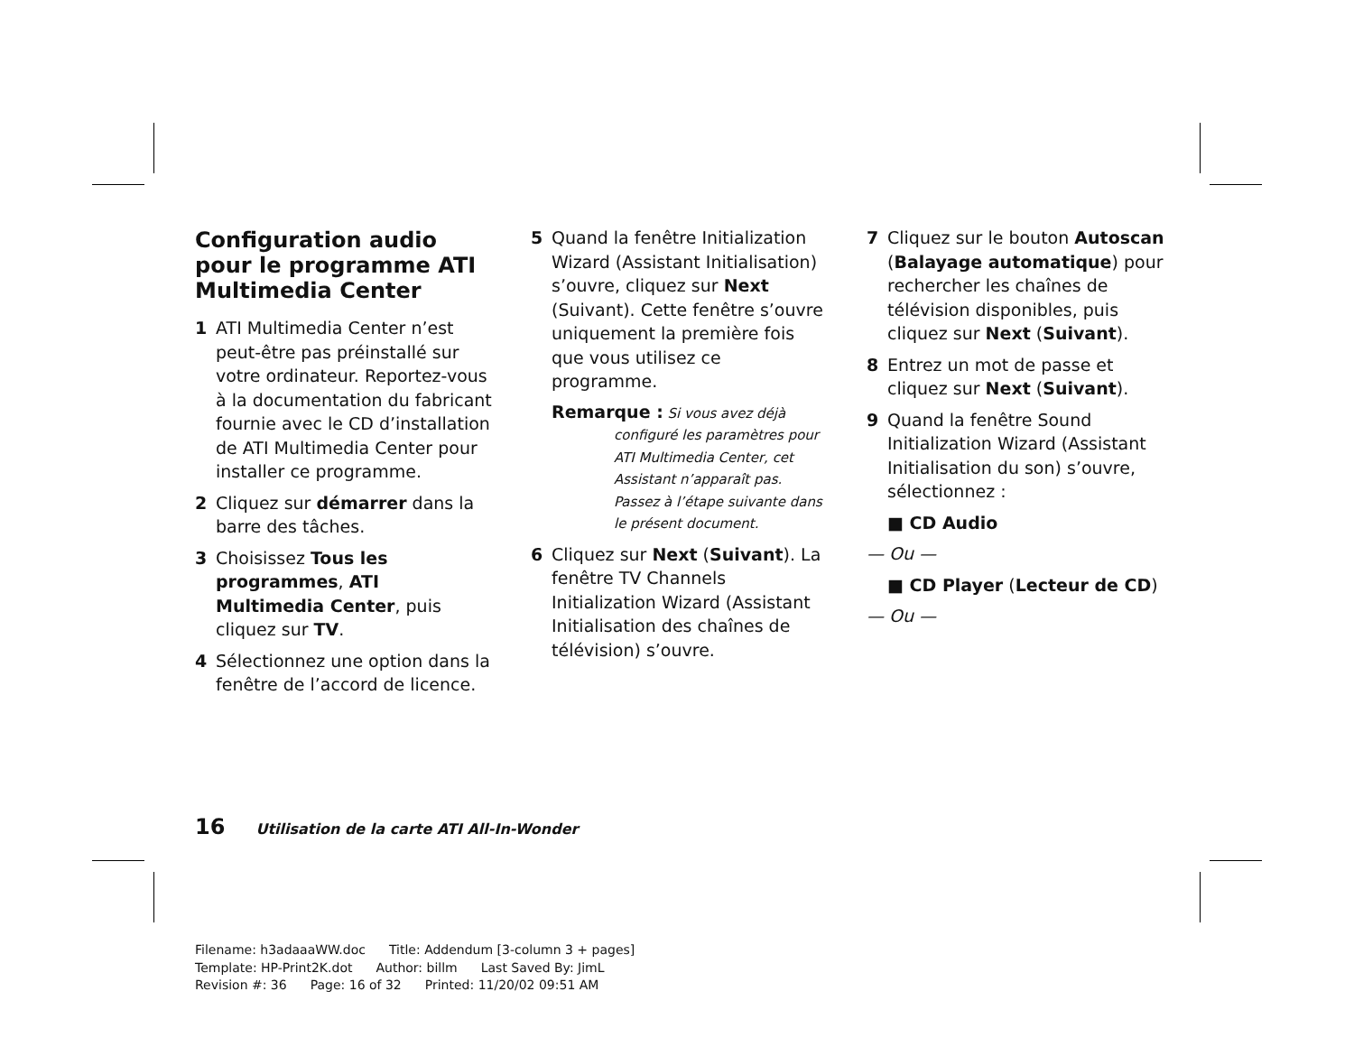Configuration audio pour le programme ATI Multimedia Center
1 ATI Multimedia Center n’est peut-être pas préinstallé sur votre ordinateur. Reportez-vous à la documentation du fabricant fournie avec le CD d’installation de ATI Multimedia Center pour installer ce programme.
2 Cliquez sur démarrer dans la barre des tâches.
3 Choisissez Tous les programmes, ATI Multimedia Center, puis cliquez sur TV.
4 Sélectionnez une option dans la fenêtre de l’accord de licence.
5 Quand la fenêtre Initialization Wizard (Assistant Initialisation) s’ouvre, cliquez sur Next (Suivant). Cette fenêtre s’ouvre uniquement la première fois que vous utilisez ce programme.
Remarque : Si vous avez déjà
configuré les paramètres pour ATI Multimedia Center, cet Assistant n’apparaît pas. Passez à l’étape suivante dans le présent document.
6 Cliquez sur Next (Suivant). La fenêtre TV Channels Initialization Wizard (Assistant Initialisation des chaînes de télévision) s’ouvre.
7 Cliquez sur le bouton Autoscan (Balayage automatique) pour rechercher les chaînes de télévision disponibles, puis cliquez sur Next (Suivant).
8 Entrez un mot de passe et cliquez sur Next (Suivant).
9 Quand la fenêtre Sound Initialization Wizard (Assistant Initialisation du son) s’ouvre, sélectionnez :
■ CD Audio
— Ou —
■ CD Player (Lecteur de CD)
— Ou —
16 Utilisation de la carte ATI All-In-Wonder
Filename: h3adaaaWW.doc Title: Addendum [3-column 3 + pages]
Template: HP-Print2K.dot Author: billm Last Saved By: JimL
Revision #: 36 Page: 16 of 32 Printed: 11/20/02 09:51 AM